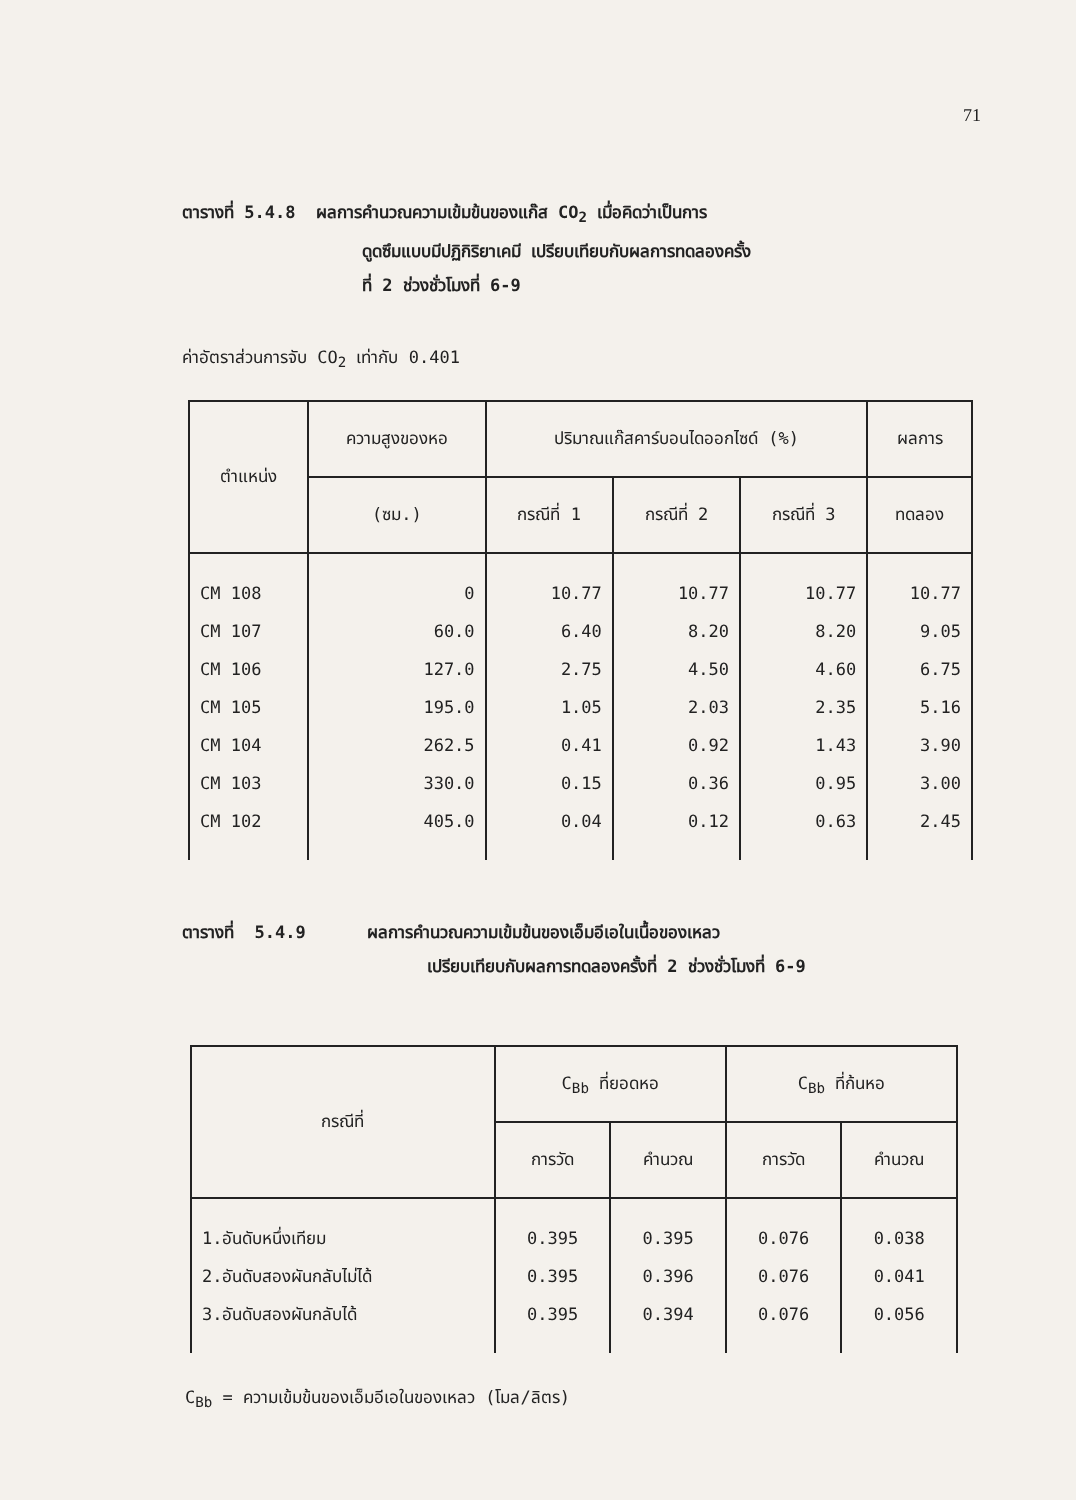71
ตารางที่ 5.4.8 ผลการคำนวณความเข้มข้นของแก๊ส CO<sub>2</sub> เมื่อคิดว่าเป็นการ
ดูดซึมแบบมีปฏิกิริยาเคมี เปรียบเทียบกับผลการทดลองครั้ง
ที่ 2 ช่วงชั่วโมงที่ 6-9
ค่าอัตราส่วนการจับ CO<sub>2</sub> เท่ากับ 0.401
| ตำแหน่ง | ความสูงของหอ | ปริมาณแก๊สคาร์บอนไดออกไซด์ (%) | | | ผลการ |
| --- | --- | --- | --- | --- | --- |
| | (ซม.) | กรณีที่ 1 | กรณีที่ 2 | กรณีที่ 3 | ทดลอง |
| CM 108 CM 107 CM 106 CM 105 CM 104 CM 103 CM 102 | 0 60.0 127.0 195.0 262.5 330.0 405.0 | 10.77 6.40 2.75 1.05 0.41 0.15 0.04 | 10.77 8.20 4.50 2.03 0.92 0.36 0.12 | 10.77 8.20 4.60 2.35 1.43 0.95 0.63 | 10.77 9.05 6.75 5.16 3.90 3.00 2.45 |
ตารางที่ 5.4.9 ผลการคำนวณความเข้มข้นของเอ็มอีเอในเนื้อของเหลว
เปรียบเทียบกับผลการทดลองครั้งที่ 2 ช่วงชั่วโมงที่ 6-9
| กรณีที่ | C<sub>Bb</sub> ที่ยอดหอ | | C<sub>Bb</sub> ที่ก้นหอ | |
| --- | --- | --- | --- | --- |
| | การวัด | คำนวณ | การวัด | คำนวณ |
| 1.อันดับหนึ่งเทียม 2.อันดับสองผันกลับไม่ได้ 3.อันดับสองผันกลับได้ | 0.395 0.395 0.395 | 0.395 0.396 0.394 | 0.076 0.076 0.076 | 0.038 0.041 0.056 |
C<sub>Bb</sub> = ความเข้มข้นของเอ็มอีเอในของเหลว (โมล/ลิตร)